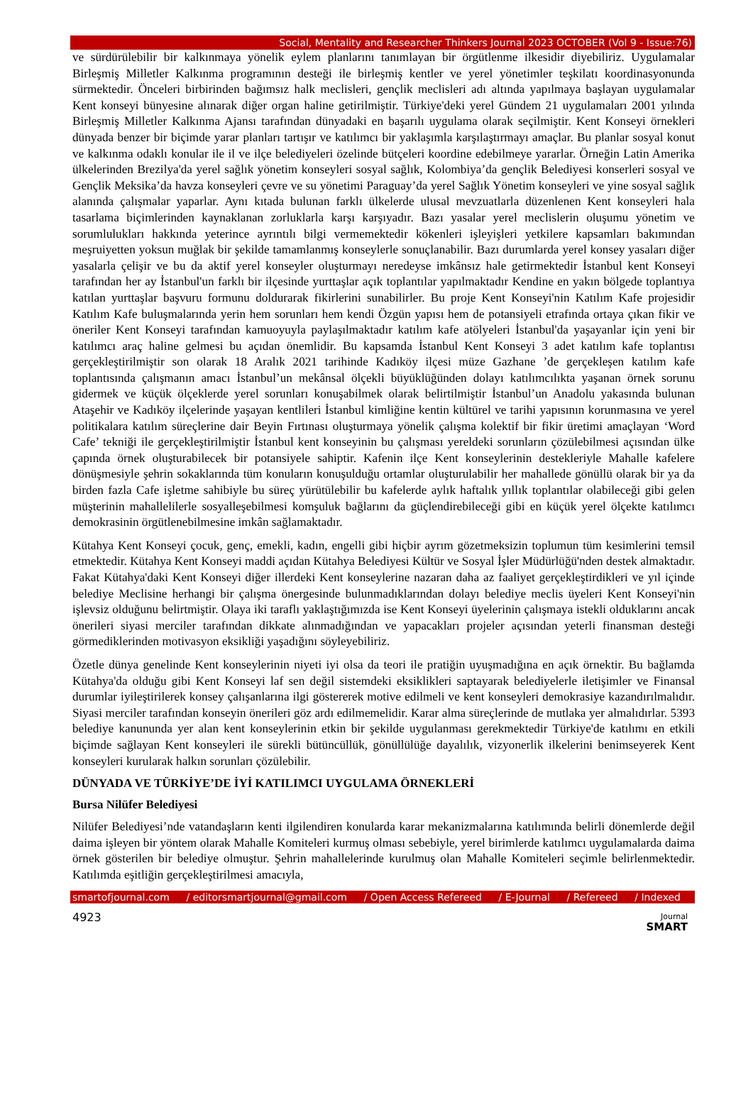Social, Mentality and Researcher Thinkers Journal 2023 OCTOBER (Vol 9 - Issue:76)
ve sürdürülebilir bir kalkınmaya yönelik eylem planlarını tanımlayan bir örgütlenme ilkesidir diyebiliriz. Uygulamalar Birleşmiş Milletler Kalkınma programının desteği ile birleşmiş kentler ve yerel yönetimler teşkilatı koordinasyonunda sürmektedir. Önceleri birbirinden bağımsız halk meclisleri, gençlik meclisleri adı altında yapılmaya başlayan uygulamalar Kent konseyi bünyesine alınarak diğer organ haline getirilmiştir. Türkiye'deki yerel Gündem 21 uygulamaları 2001 yılında Birleşmiş Milletler Kalkınma Ajansı tarafından dünyadaki en başarılı uygulama olarak seçilmiştir. Kent Konseyi örnekleri dünyada benzer bir biçimde yarar planları tartışır ve katılımcı bir yaklaşımla karşılaştırmayı amaçlar. Bu planlar sosyal konut ve kalkınma odaklı konular ile il ve ilçe belediyeleri özelinde bütçeleri koordine edebilmeye yararlar. Örneğin Latin Amerika ülkelerinden Brezilya'da yerel sağlık yönetim konseyleri sosyal sağlık, Kolombiya’da gençlik Belediyesi konserleri sosyal ve Gençlik Meksika’da havza konseyleri çevre ve su yönetimi Paraguay’da yerel Sağlık Yönetim konseyleri ve yine sosyal sağlık alanında çalışmalar yaparlar. Aynı kıtada bulunan farklı ülkelerde ulusal mevzuatlarla düzenlenen Kent konseyleri hala tasarlama biçimlerinden kaynaklanan zorluklarla karşı karşıyadır. Bazı yasalar yerel meclislerin oluşumu yönetim ve sorumlulukları hakkında yeterince ayrıntılı bilgi vermemektedir kökenleri işleyişleri yetkilere kapsamları bakımından meşruiyetten yoksun muğlak bir şekilde tamamlanmış konseylerle sonuçlanabilir. Bazı durumlarda yerel konsey yasaları diğer yasalarla çelişir ve bu da aktif yerel konseyler oluşturmayı neredeyse imkânsız hale getirmektedir İstanbul kent Konseyi tarafından her ay İstanbul'un farklı bir ilçesinde yurttaşlar açık toplantılar yapılmaktadır Kendine en yakın bölgede toplantıya katılan yurttaşlar başvuru formunu doldurarak fikirlerini sunabilirler. Bu proje Kent Konseyi'nin Katılım Kafe projesidir Katılım Kafe buluşmalarında yerin hem sorunları hem kendi Özgün yapısı hem de potansiyeli etrafında ortaya çıkan fikir ve öneriler Kent Konseyi tarafından kamuoyuyla paylaşılmaktadır katılım kafe atölyeleri İstanbul'da yaşayanlar için yeni bir katılımcı araç haline gelmesi bu açıdan önemlidir. Bu kapsamda İstanbul Kent Konseyi 3 adet katılım kafe toplantısı gerçekleştirilmiştir son olarak 18 Aralık 2021 tarihinde Kadıköy ilçesi müze Gazhane ’de gerçekleşen katılım kafe toplantısında çalışmanın amacı İstanbul’un mekânsal ölçekli büyüklüğünden dolayı katılımcılıkta yaşanan örnek sorunu gidermek ve küçük ölçeklerde yerel sorunları konuşabilmek olarak belirtilmiştir İstanbul’un Anadolu yakasında bulunan Ataşehir ve Kadıköy ilçelerinde yaşayan kentlileri İstanbul kimliğine kentin kültürel ve tarihi yapısının korunmasına ve yerel politikalara katılım süreçlerine dair Beyin Fırtınası oluşturmaya yönelik çalışma kolektif bir fikir üretimi amaçlayan ‘Word Cafe’ tekniği ile gerçekleştirilmiştir İstanbul kent konseyinin bu çalışması yereldeki sorunların çözülebilmesi açısından ülke çapında örnek oluşturabilecek bir potansiyele sahiptir. Kafenin ilçe Kent konseylerinin destekleriyle Mahalle kafelere dönüşmesiyle şehrin sokaklarında tüm konuların konuşulduğu ortamlar oluşturulabilir her mahallede gönüllü olarak bir ya da birden fazla Cafe işletme sahibiyle bu süreç yürütülebilir bu kafelerde aylık haftalık yıllık toplantılar olabileceği gibi gelen müşterinin mahallelilerle sosyalleşebilmesi komşuluk bağlarını da güçlendirebileceği gibi en küçük yerel ölçekte katılımcı demokrasinin örgütlenebilmesine imkân sağlamaktadır.
Kütahya Kent Konseyi çocuk, genç, emekli, kadın, engelli gibi hiçbir ayrım gözetmeksizin toplumun tüm kesimlerini temsil etmektedir. Kütahya Kent Konseyi maddi açıdan Kütahya Belediyesi Kültür ve Sosyal İşler Müdürlüğü'nden destek almaktadır. Fakat Kütahya'daki Kent Konseyi diğer illerdeki Kent konseylerine nazaran daha az faaliyet gerçekleştirdikleri ve yıl içinde belediye Meclisine herhangi bir çalışma önergesinde bulunmadıklarından dolayı belediye meclis üyeleri Kent Konseyi'nin işlevsiz olduğunu belirtmiştir. Olaya iki taraflı yaklaştığımızda ise Kent Konseyi üyelerinin çalışmaya istekli olduklarını ancak önerileri siyasi merciler tarafından dikkate alınmadığından ve yapacakları projeler açısından yeterli finansman desteği görmediklerinden motivasyon eksikliği yaşadığını söyleyebiliriz.
Özetle dünya genelinde Kent konseylerinin niyeti iyi olsa da teori ile pratiğin uyuşmadığına en açık örnektir. Bu bağlamda Kütahya'da olduğu gibi Kent Konseyi laf sen değil sistemdeki eksiklikleri saptayarak belediyelerle iletişimler ve Finansal durumlar iyileştirilerek konsey çalışanlarına ilgi göstererek motive edilmeli ve kent konseyleri demokrasiye kazandırılmalıdır. Siyasi merciler tarafından konseyin önerileri göz ardı edilmemelidir. Karar alma süreçlerinde de mutlaka yer almalıdırlar. 5393 belediye kanununda yer alan kent konseylerinin etkin bir şekilde uygulanması gerekmektedir Türkiye'de katılımı en etkili biçimde sağlayan Kent konseyleri ile sürekli bütüncüllük, gönüllülüğe dayalılık, vizyonerlik ilkelerini benimseyerek Kent konseyleri kurularak halkın sorunları çözülebilir.
DÜNYADA VE TÜRKİYE’DE İYİ KATILIMCI UYGULAMA ÖRNEKLERİ
Bursa Nilüfer Belediyesi
Nilüfer Belediyesi’nde vatandaşların kenti ilgilendiren konularda karar mekanizmalarına katılımında belirli dönemlerde değil daima işleyen bir yöntem olarak Mahalle Komiteleri kurmuş olması sebebiyle, yerel birimlerde katılımcı uygulamalarda daima örnek gösterilen bir belediye olmuştur. Şehrin mahallelerinde kurulmuş olan Mahalle Komiteleri seçimle belirlenmektedir. Katılımda eşitliğin gerçekleştirilmesi amacıyla,
smartofjournal.com / editorsmartjournal@gmail.com / Open Access Refereed / E-Journal / Refereed / Indexed
4923 Journal
SMART